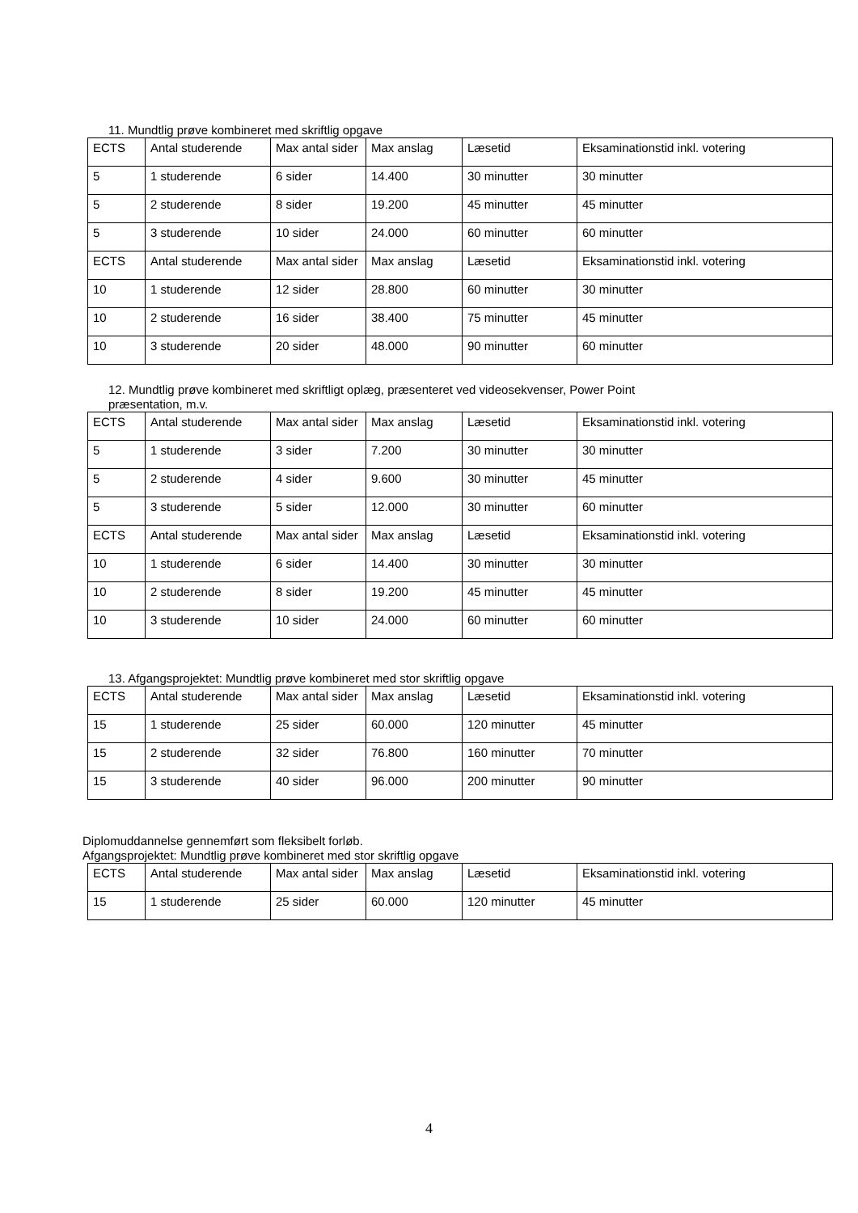11. Mundtlig prøve kombineret med skriftlig opgave
| ECTS | Antal studerende | Max antal sider | Max anslag | Læsetid | Eksaminationstid inkl. votering |
| 5 | 1 studerende | 6 sider | 14.400 | 30 minutter | 30 minutter |
| 5 | 2 studerende | 8 sider | 19.200 | 45 minutter | 45 minutter |
| 5 | 3 studerende | 10 sider | 24.000 | 60 minutter | 60 minutter |
| ECTS | Antal studerende | Max antal sider | Max anslag | Læsetid | Eksaminationstid inkl. votering |
| 10 | 1 studerende | 12 sider | 28.800 | 60 minutter | 30 minutter |
| 10 | 2 studerende | 16 sider | 38.400 | 75 minutter | 45 minutter |
| 10 | 3 studerende | 20 sider | 48.000 | 90 minutter | 60 minutter |
12. Mundtlig prøve kombineret med skriftligt oplæg, præsenteret ved videosekvenser, Power Point
præsentation, m.v.
| ECTS | Antal studerende | Max antal sider | Max anslag | Læsetid | Eksaminationstid inkl. votering |
| 5 | 1 studerende | 3 sider | 7.200 | 30 minutter | 30 minutter |
| 5 | 2 studerende | 4 sider | 9.600 | 30 minutter | 45 minutter |
| 5 | 3 studerende | 5 sider | 12.000 | 30 minutter | 60 minutter |
| ECTS | Antal studerende | Max antal sider | Max anslag | Læsetid | Eksaminationstid inkl. votering |
| 10 | 1 studerende | 6 sider | 14.400 | 30 minutter | 30 minutter |
| 10 | 2 studerende | 8 sider | 19.200 | 45 minutter | 45 minutter |
| 10 | 3 studerende | 10 sider | 24.000 | 60 minutter | 60 minutter |
13. Afgangsprojektet: Mundtlig prøve kombineret med stor skriftlig opgave
| ECTS | Antal studerende | Max antal sider | Max anslag | Læsetid | Eksaminationstid inkl. votering |
| 15 | 1 studerende | 25 sider | 60.000 | 120 minutter | 45 minutter |
| 15 | 2 studerende | 32 sider | 76.800 | 160 minutter | 70 minutter |
| 15 | 3 studerende | 40 sider | 96.000 | 200 minutter | 90 minutter |
Diplomuddannelse gennemført som fleksibelt forløb.
Afgangsprojektet: Mundtlig prøve kombineret med stor skriftlig opgave
| ECTS | Antal studerende | Max antal sider | Max anslag | Læsetid | Eksaminationstid inkl. votering |
| 15 | 1 studerende | 25 sider | 60.000 | 120 minutter | 45 minutter |
4